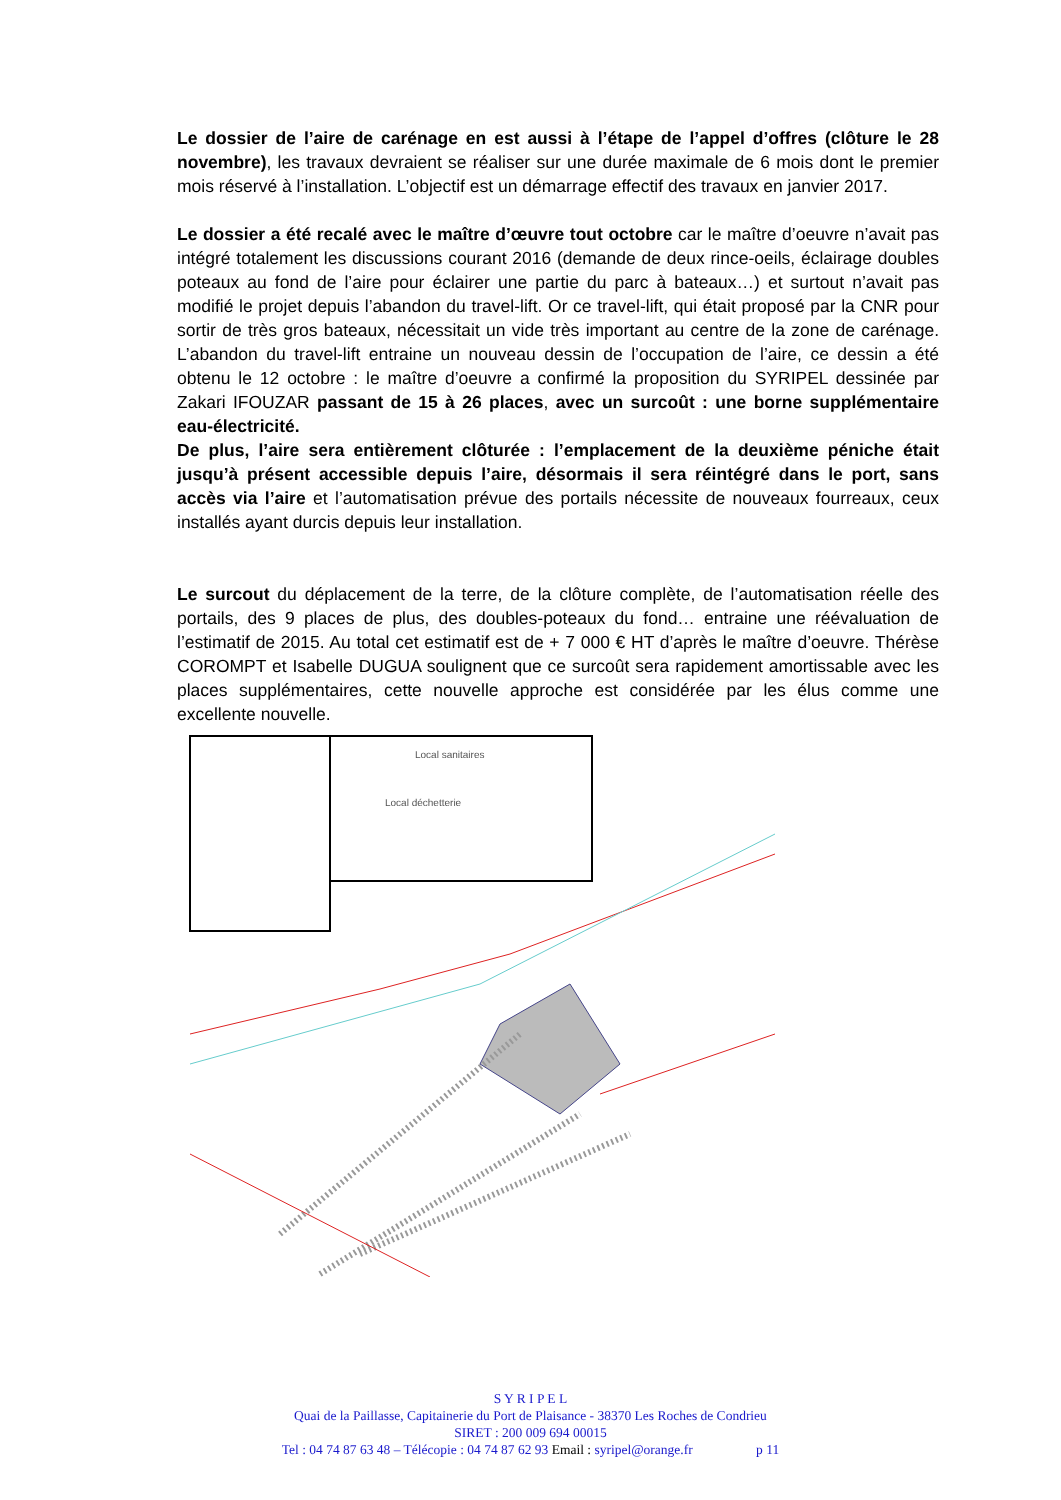Le dossier de l’aire de carénage en est aussi à l’étape de l’appel d’offres (clôture le 28 novembre), les travaux devraient se réaliser sur une durée maximale de 6 mois dont le premier mois réservé à l’installation. L’objectif est un démarrage effectif des travaux en janvier 2017.
Le dossier a été recalé avec le maître d’œuvre tout octobre car le maître d’oeuvre n’avait pas intégré totalement les discussions courant 2016 (demande de deux rince-oeils, éclairage doubles poteaux au fond de l’aire pour éclairer une partie du parc à bateaux…) et surtout n’avait pas modifié le projet depuis l’abandon du travel-lift. Or ce travel-lift, qui était proposé par la CNR pour sortir de très gros bateaux, nécessitait un vide très important au centre de la zone de carénage. L’abandon du travel-lift entraine un nouveau dessin de l’occupation de l’aire, ce dessin a été obtenu le 12 octobre : le maître d’oeuvre a confirmé la proposition du SYRIPEL dessinée par Zakari IFOUZAR passant de 15 à 26 places, avec un surcoût : une borne supplémentaire eau-électricité.
De plus, l’aire sera entièrement clôturée : l’emplacement de la deuxième péniche était jusqu’à présent accessible depuis l’aire, désormais il sera réintégré dans le port, sans accès via l’aire et l’automatisation prévue des portails nécessite de nouveaux fourreaux, ceux installés ayant durcis depuis leur installation.
Le surcout du déplacement de la terre, de la clôture complète, de l’automatisation réelle des portails, des 9 places de plus, des doubles-poteaux du fond… entraine une réévaluation de l’estimatif de 2015. Au total cet estimatif est de + 7 000 € HT d’après le maître d’oeuvre. Thérèse COROMPT et Isabelle DUGUA soulignent que ce surcoût sera rapidement amortissable avec les places supplémentaires, cette nouvelle approche est considérée par les élus comme une excellente nouvelle.
Local sanitaires
Local déchetterie
S Y R I P E L
Quai de la Paillasse, Capitainerie du Port de Plaisance - 38370 Les Roches de Condrieu
SIRET : 200 009 694 00015
Tel : 04 74 87 63 48 – Télécopie : 04 74 87 62 93 Email : syripel@orange.fr p 11